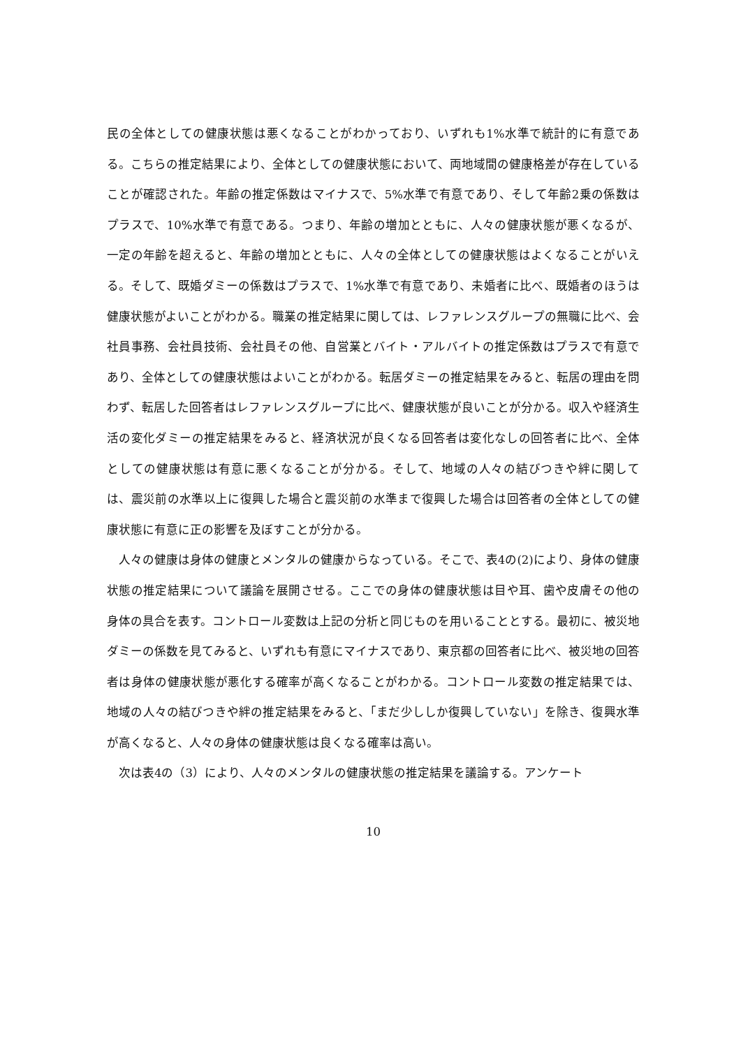民の全体としての健康状態は悪くなることがわかっており、いずれも1%水準で統計的に有意である。こちらの推定結果により、全体としての健康状態において、両地域間の健康格差が存在していることが確認された。年齢の推定係数はマイナスで、5%水準で有意であり、そして年齢2乗の係数はプラスで、10%水準で有意である。つまり、年齢の増加とともに、人々の健康状態が悪くなるが、一定の年齢を超えると、年齢の増加とともに、人々の全体としての健康状態はよくなることがいえる。そして、既婚ダミーの係数はプラスで、1%水準で有意であり、未婚者に比べ、既婚者のほうは健康状態がよいことがわかる。職業の推定結果に関しては、レファレンスグループの無職に比べ、会社員事務、会社員技術、会社員その他、自営業とバイト・アルバイトの推定係数はプラスで有意であり、全体としての健康状態はよいことがわかる。転居ダミーの推定結果をみると、転居の理由を問わず、転居した回答者はレファレンスグループに比べ、健康状態が良いことが分かる。収入や経済生活の変化ダミーの推定結果をみると、経済状況が良くなる回答者は変化なしの回答者に比べ、全体としての健康状態は有意に悪くなることが分かる。そして、地域の人々の結びつきや絆に関しては、震災前の水準以上に復興した場合と震災前の水準まで復興した場合は回答者の全体としての健康状態に有意に正の影響を及ぼすことが分かる。
人々の健康は身体の健康とメンタルの健康からなっている。そこで、表4の(2)により、身体の健康状態の推定結果について議論を展開させる。ここでの身体の健康状態は目や耳、歯や皮膚その他の身体の具合を表す。コントロール変数は上記の分析と同じものを用いることとする。最初に、被災地ダミーの係数を見てみると、いずれも有意にマイナスであり、東京都の回答者に比べ、被災地の回答者は身体の健康状態が悪化する確率が高くなることがわかる。コントロール変数の推定結果では、地域の人々の結びつきや絆の推定結果をみると、「まだ少ししか復興していない」を除き、復興水準が高くなると、人々の身体の健康状態は良くなる確率は高い。
次は表4の（3）により、人々のメンタルの健康状態の推定結果を議論する。アンケート
10